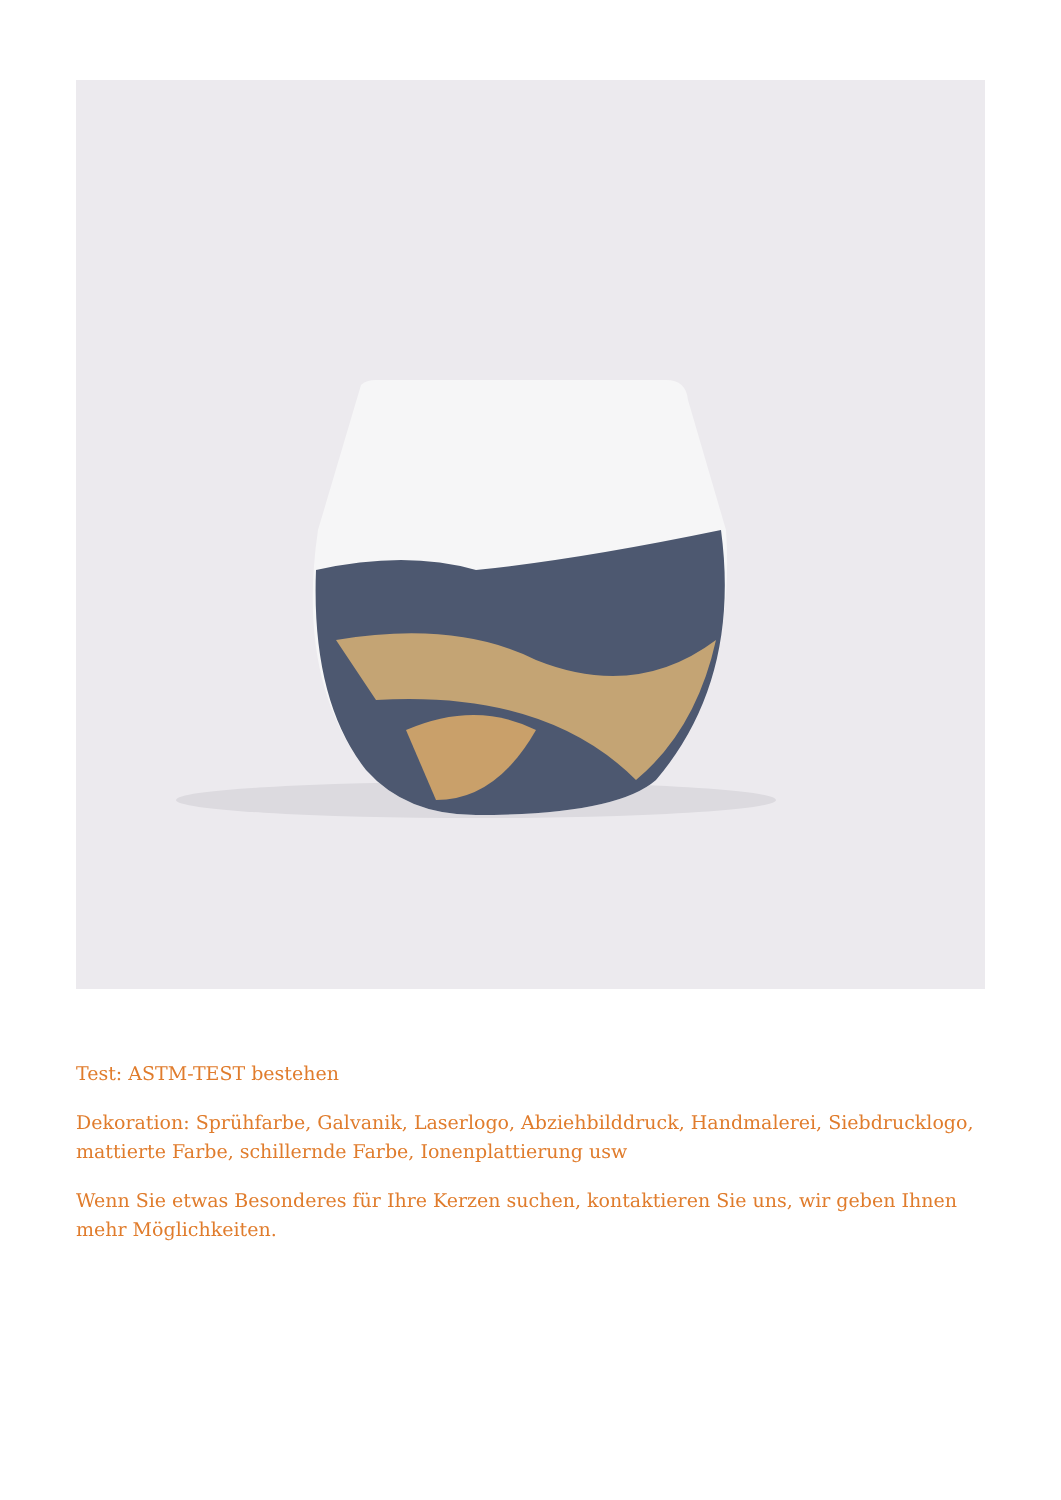Test: ASTM-TEST bestehen
Dekoration: Sprühfarbe, Galvanik, Laserlogo, Abziehbilddruck, Handmalerei, Siebdrucklogo, mattierte Farbe, schillernde Farbe, Ionenplattierung usw
Wenn Sie etwas Besonderes für Ihre Kerzen suchen, kontaktieren Sie uns, wir geben Ihnen mehr Möglichkeiten.